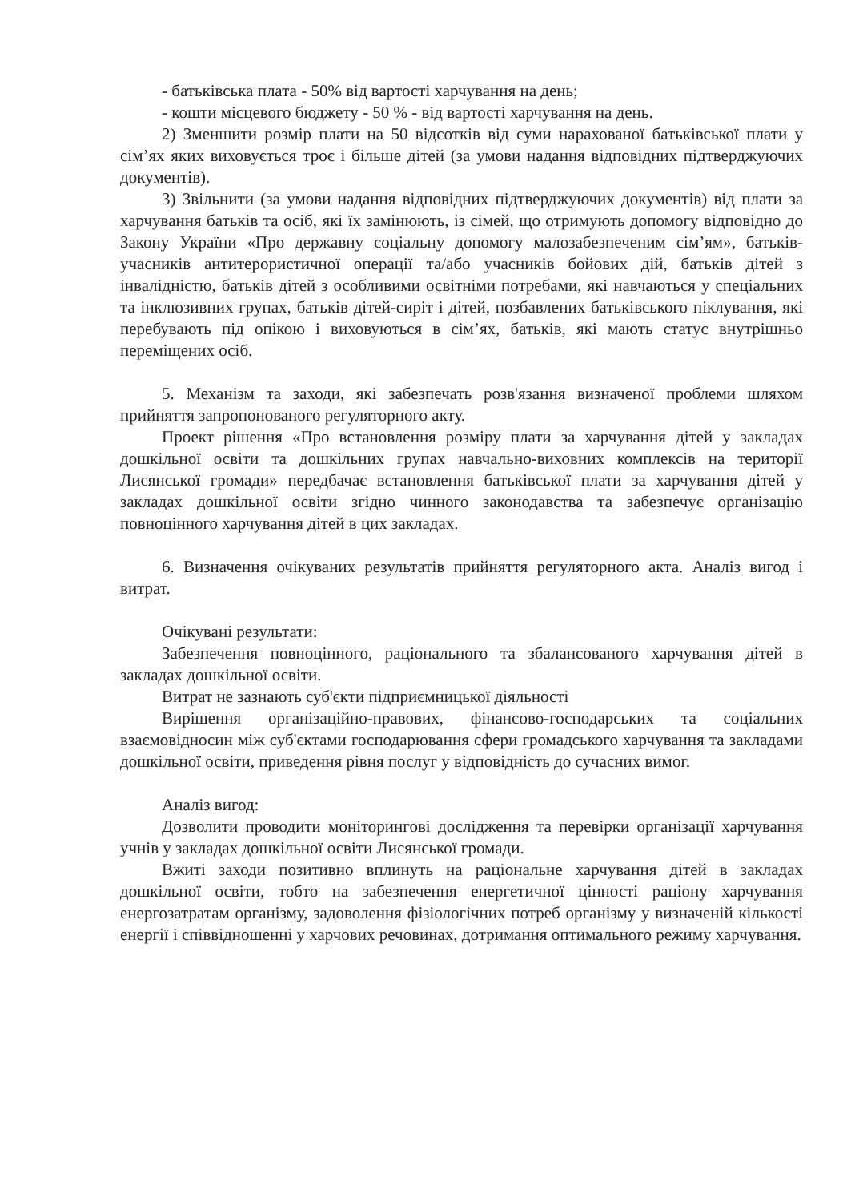- батьківська плата - 50% від вартості харчування на день;
- кошти місцевого бюджету - 50 % - від вартості харчування на день.
2) Зменшити розмір плати на 50 відсотків від суми нарахованої батьківської плати у сім’ях яких виховується троє і більше дітей (за умови надання відповідних підтверджуючих документів).
3) Звільнити (за умови надання відповідних підтверджуючих документів) від плати за харчування батьків та осіб, які їх замінюють, із сімей, що отримують допомогу відповідно до Закону України «Про державну соціальну допомогу малозабезпеченим сім’ям», батьків-учасників антитерористичної операції та/або учасників бойових дій, батьків дітей з інвалідністю, батьків дітей з особливими освітніми потребами, які навчаються у спеціальних та інклюзивних групах, батьків дітей-сиріт і дітей, позбавлених батьківського піклування, які перебувають під опікою і виховуються в сім’ях, батьків, які мають статус внутрішньо переміщених осіб.
5. Механізм та заходи, які забезпечать розв'язання визначеної проблеми шляхом прийняття запропонованого регуляторного акту.
Проект рішення «Про встановлення розміру плати за харчування дітей у закладах дошкільної освіти та дошкільних групах навчально-виховних комплексів на території Лисянської громади» передбачає встановлення батьківської плати за харчування дітей у закладах дошкільної освіти згідно чинного законодавства та забезпечує організацію повноцінного харчування дітей в цих закладах.
6. Визначення очікуваних результатів прийняття регуляторного акта. Аналіз вигод і витрат.
Очікувані результати:
Забезпечення повноцінного, раціонального та збалансованого харчування дітей в закладах дошкільної освіти.
Витрат не зазнають суб'єкти підприємницької діяльності
Вирішення організаційно-правових, фінансово-господарських та соціальних взаємовідносин між суб'єктами господарювання сфери громадського харчування та закладами дошкільної освіти, приведення рівня послуг у відповідність до сучасних вимог.
Аналіз вигод:
Дозволити проводити моніторингові дослідження та перевірки організації харчування учнів у закладах дошкільної освіти Лисянської громади.
Вжиті заходи позитивно вплинуть на раціональне харчування дітей в закладах дошкільної освіти, тобто на забезпечення енергетичної цінності раціону харчування енергозатратам організму, задоволення фізіологічних потреб організму у визначеній кількості енергії і співвідношенні у харчових речовинах, дотримання оптимального режиму харчування.